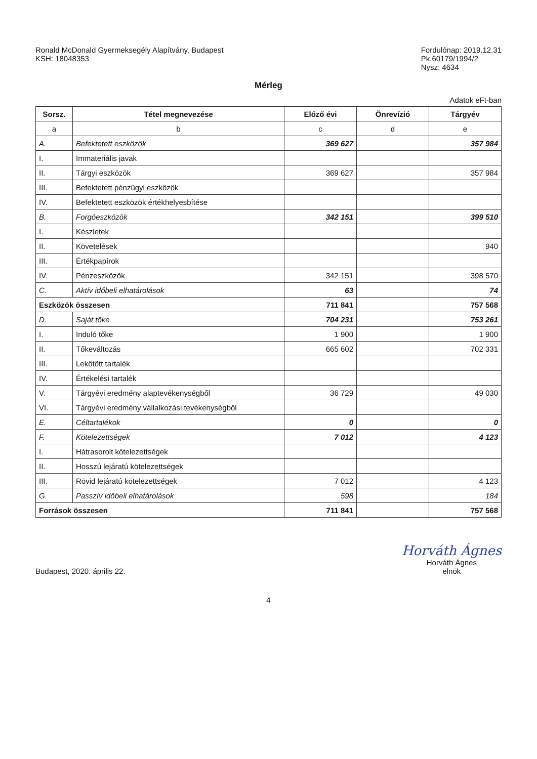Ronald McDonald Gyermeksegély Alapítvány, Budapest
KSH: 18048353
Fordulónap: 2019.12.31
Pk.60179/1994/2
Nysz: 4634
Mérleg
Adatok eFt-ban
| Sorsz. | Tétel megnevezése | Előző évi | Önrevízió | Tárgyév |
| --- | --- | --- | --- | --- |
| a | b | c | d | e |
| A. | Befektetett eszközök | 369 627 | | 357 984 |
| I. | Immateriális javak | | | |
| II. | Tárgyi eszközök | 369 627 | | 357 984 |
| III. | Befektetett pénzügyi eszközök | | | |
| IV. | Befektetett eszközök értékhelyesbítése | | | |
| B. | Forgóeszközök | 342 151 | | 399 510 |
| I. | Készletek | | | |
| II. | Követelések | | | 940 |
| III. | Értékpapírok | | | |
| IV. | Pénzeszközök | 342 151 | | 398 570 |
| C. | Aktív időbeli elhatárolások | 63 | | 74 |
| Eszközök összesen | | 711 841 | | 757 568 |
| D. | Saját tőke | 704 231 | | 753 261 |
| I. | Induló tőke | 1 900 | | 1 900 |
| II. | Tőkeváltozás | 665 602 | | 702 331 |
| III. | Lekötött tartalék | | | |
| IV. | Értékelési tartalék | | | |
| V. | Tárgyévi eredmény alaptevékenységből | 36 729 | | 49 030 |
| VI. | Tárgyévi eredmény vállalkozási tevékenységből | | | |
| E. | Céltartalékok | 0 | | 0 |
| F. | Kötelezettségek | 7 012 | | 4 123 |
| I. | Hátrasorolt kötelezettségek | | | |
| II. | Hosszú lejáratú kötelezettségek | | | |
| III. | Rövid lejáratú kötelezettségek | 7 012 | | 4 123 |
| G. | Passzív időbeli elhatárolások | 598 | | 184 |
| Források összesen | | 711 841 | | 757 568 |
Budapest, 2020. április 22.
Horváth Ágnes
Horváth Ágnes
elnök
4